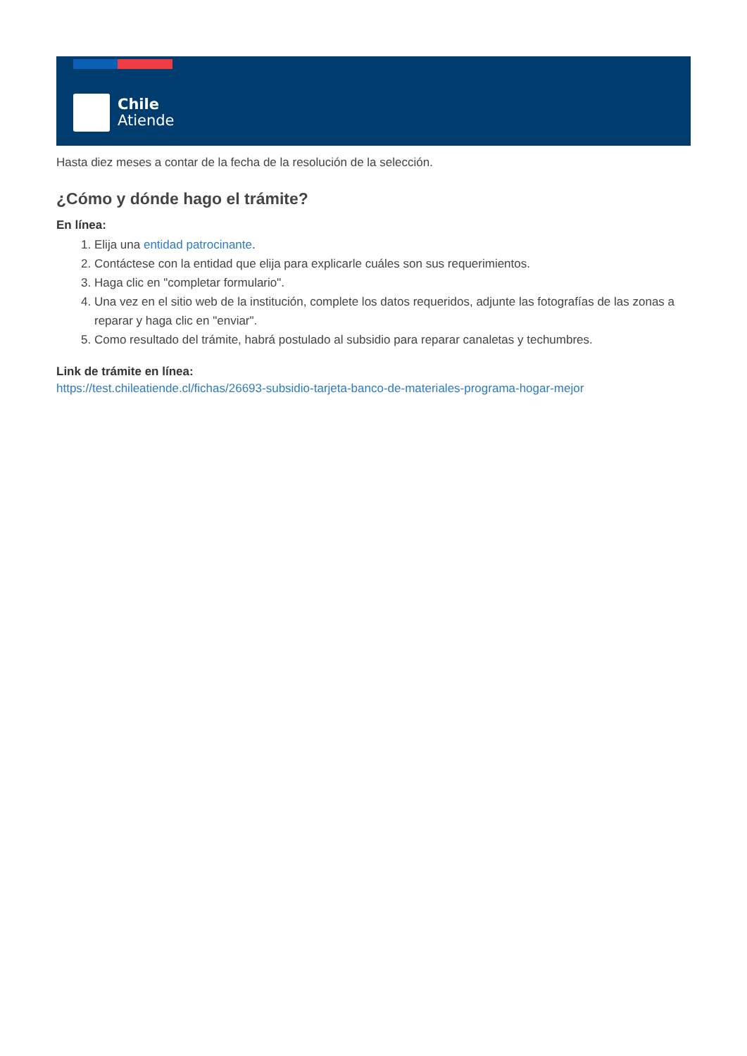Chile
Atiende
Hasta diez meses a contar de la fecha de la resolución de la selección.
¿Cómo y dónde hago el trámite?
En línea:
1. Elija una entidad patrocinante.
2. Contáctese con la entidad que elija para explicarle cuáles son sus requerimientos.
3. Haga clic en "completar formulario".
4. Una vez en el sitio web de la institución, complete los datos requeridos, adjunte las fotografías de las zonas a reparar y haga clic en "enviar".
5. Como resultado del trámite, habrá postulado al subsidio para reparar canaletas y techumbres.
Link de trámite en línea:
https://test.chileatiende.cl/fichas/26693-subsidio-tarjeta-banco-de-materiales-programa-hogar-mejor